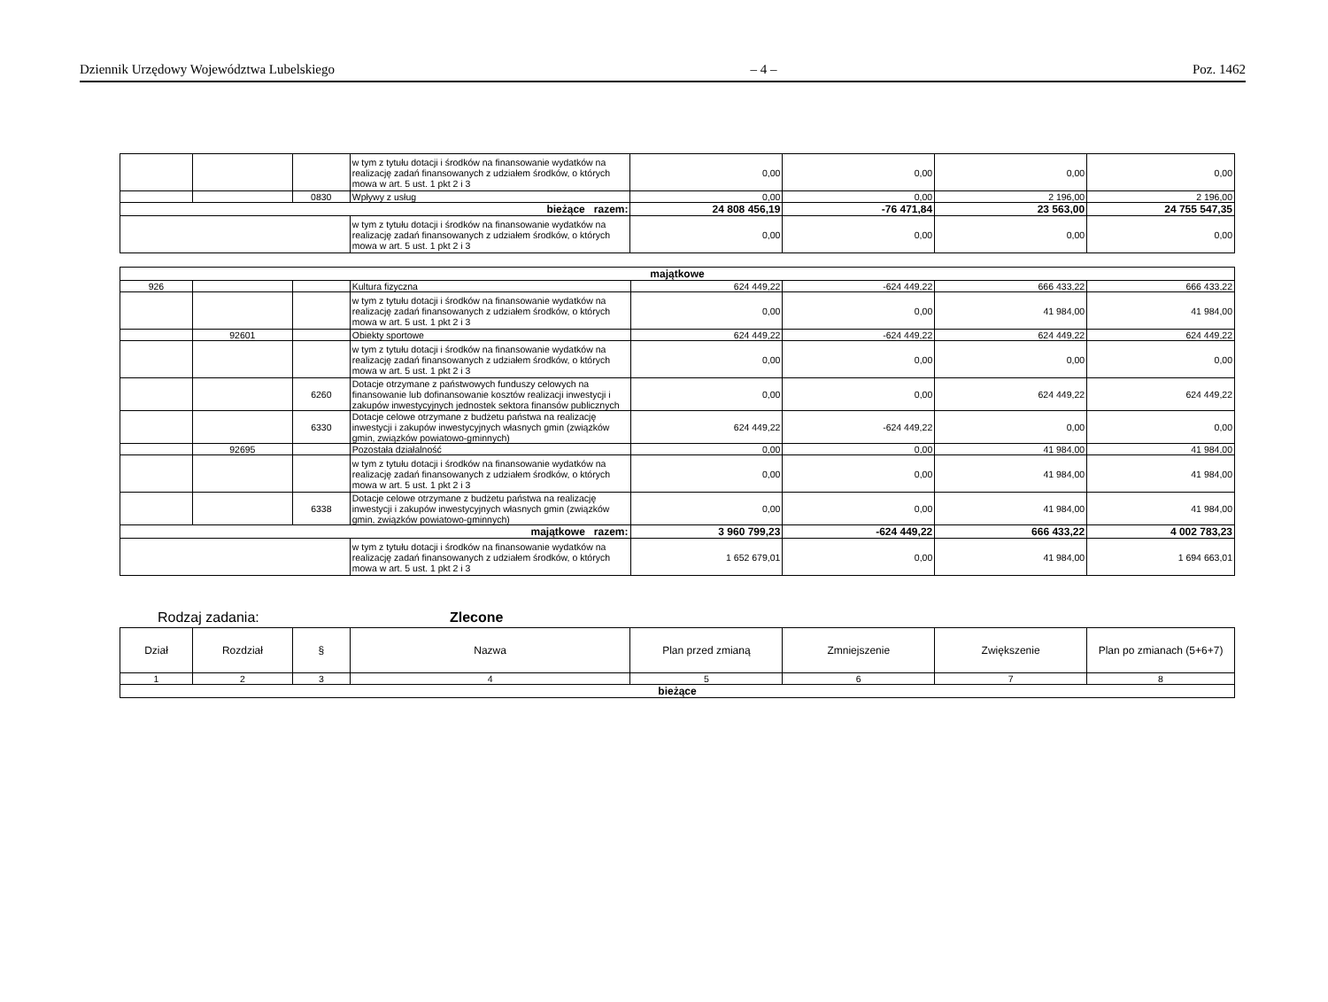Dziennik Urzędowy Województwa Lubelskiego – 4 – Poz. 1462
| | | | w tym z tytułu dotacji i środków na finansowanie wydatków na realizację zadań finansowanych z udziałem środków, o których mowa w art. 5 ust. 1 pkt 2 i 3 | 0,00 | 0,00 | 0,00 | 0,00 |
| | | 0830 | Wpływy z usług | 0,00 | 0,00 | 2 196,00 | 2 196,00 |
| bieżące razem: | | | | 24 808 456,19 | -76 471,84 | 23 563,00 | 24 755 547,35 |
| | | | w tym z tytułu dotacji i środków na finansowanie wydatków na realizację zadań finansowanych z udziałem środków, o których mowa w art. 5 ust. 1 pkt 2 i 3 | 0,00 | 0,00 | 0,00 | 0,00 |
| majątkowe | | | | | | | |
| 926 | | | Kultura fizyczna | 624 449,22 | -624 449,22 | 666 433,22 | 666 433,22 |
| | | | w tym z tytułu dotacji i środków na finansowanie wydatków na realizację zadań finansowanych z udziałem środków, o których mowa w art. 5 ust. 1 pkt 2 i 3 | 0,00 | 0,00 | 41 984,00 | 41 984,00 |
| | 92601 | | Obiekty sportowe | 624 449,22 | -624 449,22 | 624 449,22 | 624 449,22 |
| | | | w tym z tytułu dotacji i środków na finansowanie wydatków na realizację zadań finansowanych z udziałem środków, o których mowa w art. 5 ust. 1 pkt 2 i 3 | 0,00 | 0,00 | 0,00 | 0,00 |
| | | 6260 | Dotacje otrzymane z państwowych funduszy celowych na finansowanie lub dofinansowanie kosztów realizacji inwestycji i zakupów inwestycyjnych jednostek sektora finansów publicznych | 0,00 | 0,00 | 624 449,22 | 624 449,22 |
| | | 6330 | Dotacje celowe otrzymane z budżetu państwa na realizację inwestycji i zakupów inwestycyjnych własnych gmin (związków gmin, związków powiatowo-gminnych) | 624 449,22 | -624 449,22 | 0,00 | 0,00 |
| | 92695 | | Pozostała działalność | 0,00 | 0,00 | 41 984,00 | 41 984,00 |
| | | | w tym z tytułu dotacji i środków na finansowanie wydatków na realizację zadań finansowanych z udziałem środków, o których mowa w art. 5 ust. 1 pkt 2 i 3 | 0,00 | 0,00 | 41 984,00 | 41 984,00 |
| | | 6338 | Dotacje celowe otrzymane z budżetu państwa na realizację inwestycji i zakupów inwestycyjnych własnych gmin (związków gmin, związków powiatowo-gminnych) | 0,00 | 0,00 | 41 984,00 | 41 984,00 |
| majątkowe razem: | | | | 3 960 799,23 | -624 449,22 | 666 433,22 | 4 002 783,23 |
| | | | w tym z tytułu dotacji i środków na finansowanie wydatków na realizację zadań finansowanych z udziałem środków, o których mowa w art. 5 ust. 1 pkt 2 i 3 | 1 652 679,01 | 0,00 | 41 984,00 | 1 694 663,01 |
Rodzaj zadania: Zlecone
| Dział | Rozdział | § | Nazwa | Plan przed zmianą | Zmniejszenie | Zwiększenie | Plan po zmianach (5+6+7) |
| --- | --- | --- | --- | --- | --- | --- | --- |
| 1 | 2 | 3 | 4 | 5 | 6 | 7 | 8 |
| bieżące | | | | | | | |